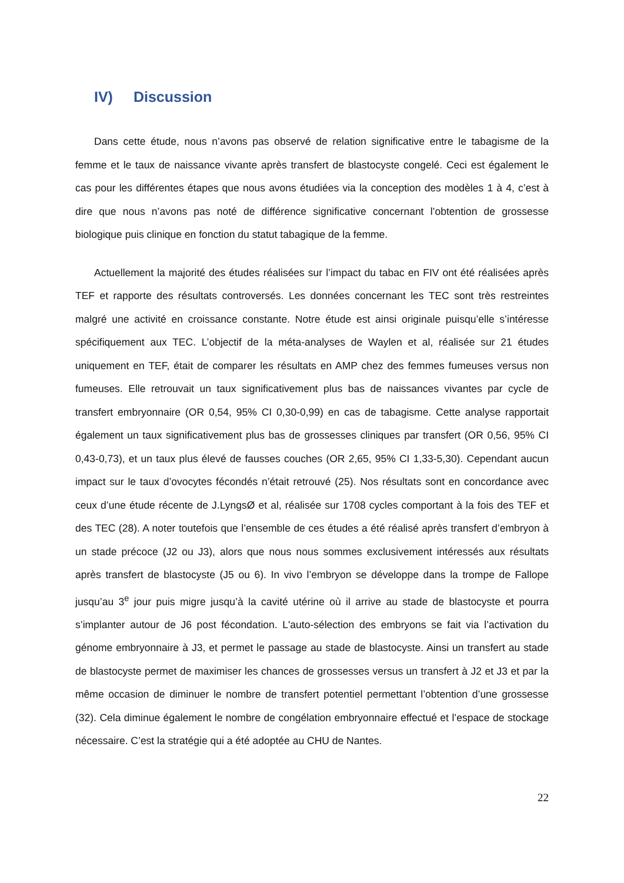IV) Discussion
Dans cette étude, nous n’avons pas observé de relation significative entre le tabagisme de la femme et le taux de naissance vivante après transfert de blastocyste congelé. Ceci est également le cas pour les différentes étapes que nous avons étudiées via la conception des modèles 1 à 4, c’est à dire que nous n’avons pas noté de différence significative concernant l’obtention de grossesse biologique puis clinique en fonction du statut tabagique de la femme.
Actuellement la majorité des études réalisées sur l’impact du tabac en FIV ont été réalisées après TEF et rapporte des résultats controversés. Les données concernant les TEC sont très restreintes malgré une activité en croissance constante. Notre étude est ainsi originale puisqu’elle s’intéresse spécifiquement aux TEC. L’objectif de la méta-analyses de Waylen et al, réalisée sur 21 études uniquement en TEF, était de comparer les résultats en AMP chez des femmes fumeuses versus non fumeuses. Elle retrouvait un taux significativement plus bas de naissances vivantes par cycle de transfert embryonnaire (OR 0,54, 95% CI 0,30-0,99) en cas de tabagisme. Cette analyse rapportait également un taux significativement plus bas de grossesses cliniques par transfert (OR 0,56, 95% CI 0,43-0,73), et un taux plus élevé de fausses couches (OR 2,65, 95% CI 1,33-5,30). Cependant aucun impact sur le taux d’ovocytes fécondés n’était retrouvé (25). Nos résultats sont en concordance avec ceux d’une étude récente de J.LyngsØ et al, réalisée sur 1708 cycles comportant à la fois des TEF et des TEC (28). A noter toutefois que l’ensemble de ces études a été réalisé après transfert d’embryon à un stade précoce (J2 ou J3), alors que nous nous sommes exclusivement intéressés aux résultats après transfert de blastocyste (J5 ou 6). In vivo l’embryon se développe dans la trompe de Fallope jusqu’au 3<sup>e</sup> jour puis migre jusqu’à la cavité utérine où il arrive au stade de blastocyste et pourra s’implanter autour de J6 post fécondation. L'auto-sélection des embryons se fait via l’activation du génome embryonnaire à J3, et permet le passage au stade de blastocyste. Ainsi un transfert au stade de blastocyste permet de maximiser les chances de grossesses versus un transfert à J2 et J3 et par la même occasion de diminuer le nombre de transfert potentiel permettant l’obtention d’une grossesse (32). Cela diminue également le nombre de congélation embryonnaire effectué et l’espace de stockage nécessaire. C’est la stratégie qui a été adoptée au CHU de Nantes.
22